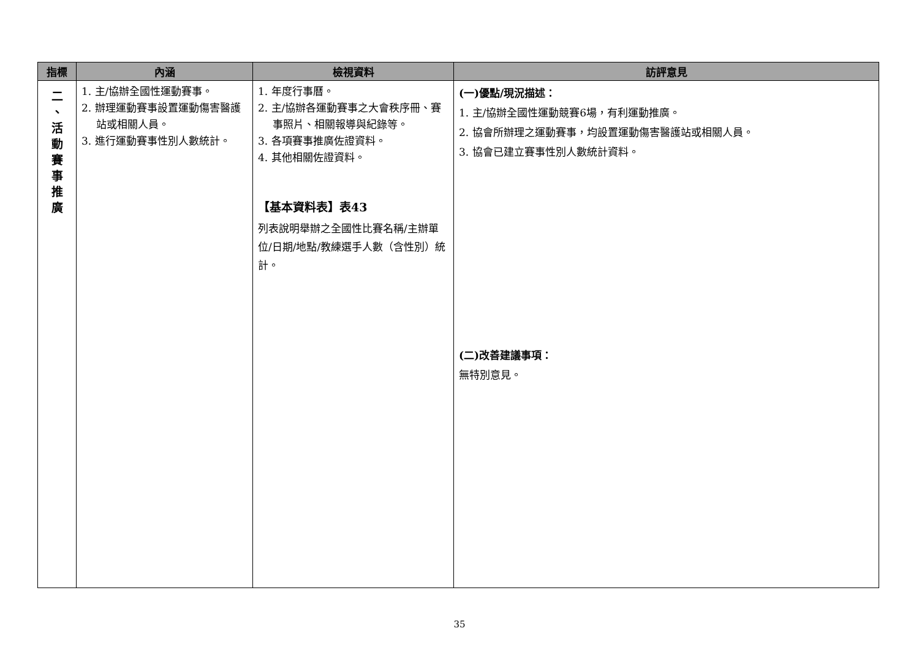| 指標 | 內涵 | 檢視資料 | 訪評意見 |
| --- | --- | --- | --- |
| 二 、 活 動 賽 事 推 廣 | 1. 主/協辦全國性運動賽事。 2. 辦理運動賽事設置運動傷害醫護站或相關人員。 3. 進行運動賽事性別人數統計。 | 1. 年度行事曆。 2. 主/協辦各運動賽事之大會秩序冊、賽事照片、相關報導與紀錄等。 3. 各項賽事推廣佐證資料。 4. 其他相關佐證資料。 【基本資料表】表43 列表說明舉辦之全國性比賽名稱/主辦單位/日期/地點/教練選手人數（含性別）統計。 | (一)優點/現況描述： 1. 主/協辦全國性運動競賽6場，有利運動推廣。 2. 協會所辦理之運動賽事，均設置運動傷害醫護站或相關人員。 3. 協會已建立賽事性別人數統計資料。 (二)改善建議事項： 無特別意見。 |
35